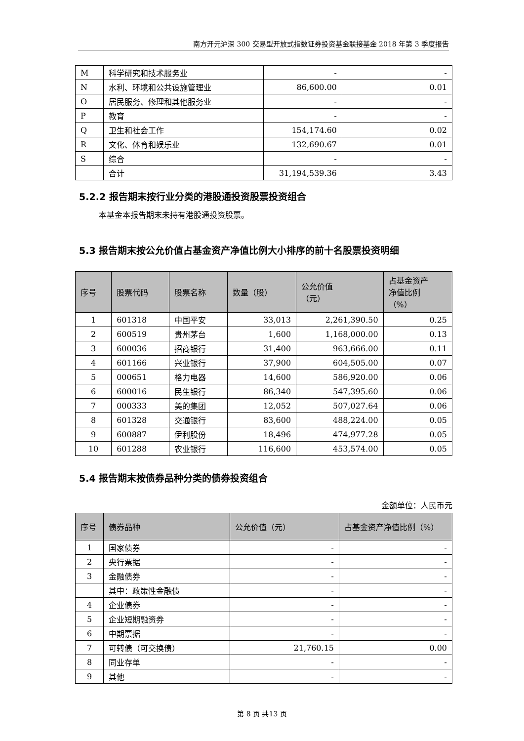南方开元沪深 300 交易型开放式指数证券投资基金联接基金 2018 年第 3 季度报告
| M | 科学研究和技术服务业 | - | - |
| N | 水利、环境和公共设施管理业 | 86,600.00 | 0.01 |
| O | 居民服务、修理和其他服务业 | - | - |
| P | 教育 | - | - |
| Q | 卫生和社会工作 | 154,174.60 | 0.02 |
| R | 文化、体育和娱乐业 | 132,690.67 | 0.01 |
| S | 综合 | - | - |
| | 合计 | 31,194,539.36 | 3.43 |
5.2.2 报告期末按行业分类的港股通投资股票投资组合
本基金本报告期末未持有港股通投资股票。
5.3 报告期末按公允价值占基金资产净值比例大小排序的前十名股票投资明细
| 序号 | 股票代码 | 股票名称 | 数量（股） | 公允价值 （元） | 占基金资产 净值比例 （%） |
| --- | --- | --- | --- | --- | --- |
| 1 | 601318 | 中国平安 | 33,013 | 2,261,390.50 | 0.25 |
| 2 | 600519 | 贵州茅台 | 1,600 | 1,168,000.00 | 0.13 |
| 3 | 600036 | 招商银行 | 31,400 | 963,666.00 | 0.11 |
| 4 | 601166 | 兴业银行 | 37,900 | 604,505.00 | 0.07 |
| 5 | 000651 | 格力电器 | 14,600 | 586,920.00 | 0.06 |
| 6 | 600016 | 民生银行 | 86,340 | 547,395.60 | 0.06 |
| 7 | 000333 | 美的集团 | 12,052 | 507,027.64 | 0.06 |
| 8 | 601328 | 交通银行 | 83,600 | 488,224.00 | 0.05 |
| 9 | 600887 | 伊利股份 | 18,496 | 474,977.28 | 0.05 |
| 10 | 601288 | 农业银行 | 116,600 | 453,574.00 | 0.05 |
5.4 报告期末按债券品种分类的债券投资组合
金额单位：人民币元
| 序号 | 债券品种 | 公允价值（元） | 占基金资产净值比例（%） |
| --- | --- | --- | --- |
| 1 | 国家债券 | - | - |
| 2 | 央行票据 | - | - |
| 3 | 金融债券 | - | - |
| | 其中：政策性金融债 | - | - |
| 4 | 企业债券 | - | - |
| 5 | 企业短期融资券 | - | - |
| 6 | 中期票据 | - | - |
| 7 | 可转债（可交换债） | 21,760.15 | 0.00 |
| 8 | 同业存单 | - | - |
| 9 | 其他 | - | - |
第 8 页 共13 页